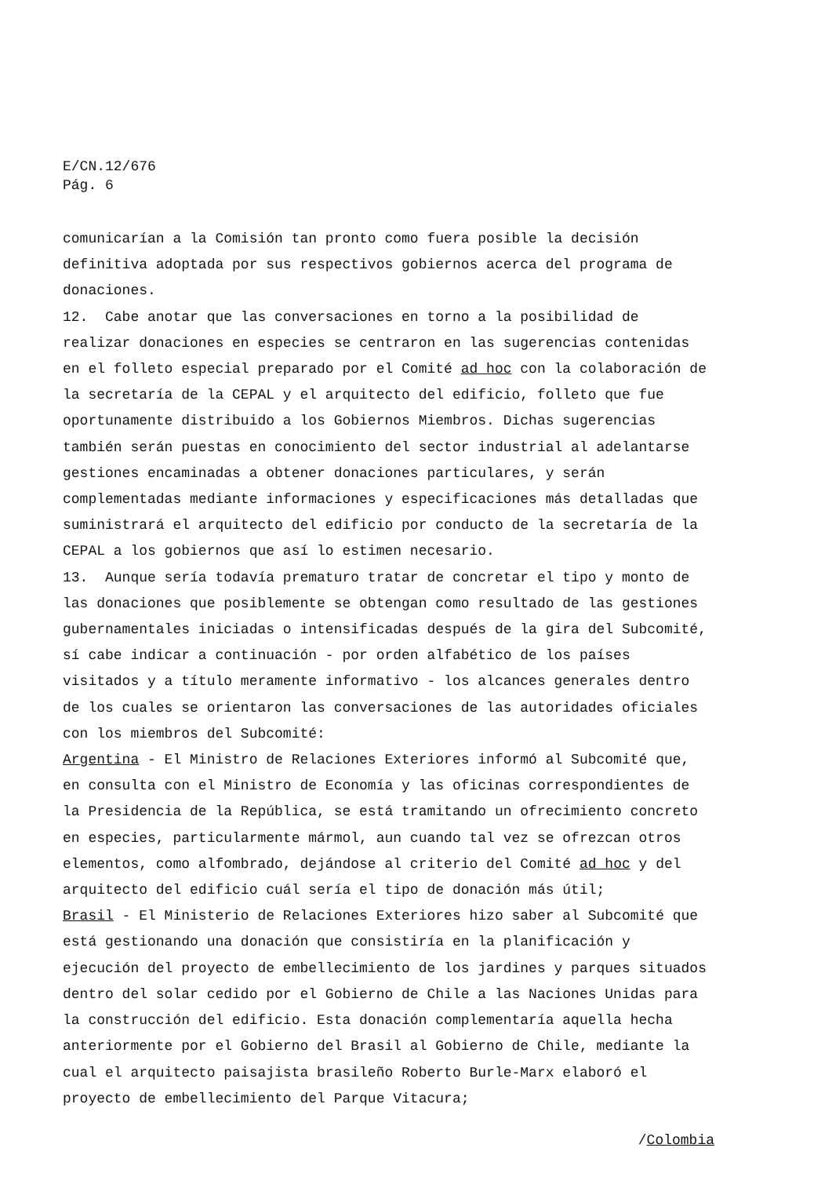E/CN.12/676
Pág. 6
comunicarían a la Comisión tan pronto como fuera posible la decisión definitiva adoptada por sus respectivos gobiernos acerca del programa de donaciones.
12. Cabe anotar que las conversaciones en torno a la posibilidad de realizar donaciones en especies se centraron en las sugerencias contenidas en el folleto especial preparado por el Comité ad hoc con la colaboración de la secretaría de la CEPAL y el arquitecto del edificio, folleto que fue oportunamente distribuido a los Gobiernos Miembros. Dichas sugerencias también serán puestas en conocimiento del sector industrial al adelantarse gestiones encaminadas a obtener donaciones particulares, y serán complementadas mediante informaciones y especificaciones más detalladas que suministrará el arquitecto del edificio por conducto de la secretaría de la CEPAL a los gobiernos que así lo estimen necesario.
13. Aunque sería todavía prematuro tratar de concretar el tipo y monto de las donaciones que posiblemente se obtengan como resultado de las gestiones gubernamentales iniciadas o intensificadas después de la gira del Subcomité, sí cabe indicar a continuación - por orden alfabético de los países visitados y a título meramente informativo - los alcances generales dentro de los cuales se orientaron las conversaciones de las autoridades oficiales con los miembros del Subcomité:
Argentina - El Ministro de Relaciones Exteriores informó al Subcomité que, en consulta con el Ministro de Economía y las oficinas correspondientes de la Presidencia de la República, se está tramitando un ofrecimiento concreto en especies, particularmente mármol, aun cuando tal vez se ofrezcan otros elementos, como alfombrado, dejándose al criterio del Comité ad hoc y del arquitecto del edificio cuál sería el tipo de donación más útil;
Brasil - El Ministerio de Relaciones Exteriores hizo saber al Subcomité que está gestionando una donación que consistiría en la planificación y ejecución del proyecto de embellecimiento de los jardines y parques situados dentro del solar cedido por el Gobierno de Chile a las Naciones Unidas para la construcción del edificio. Esta donación complementaría aquella hecha anteriormente por el Gobierno del Brasil al Gobierno de Chile, mediante la cual el arquitecto paisajista brasileño Roberto Burle-Marx elaboró el proyecto de embellecimiento del Parque Vitacura;
/Colombia